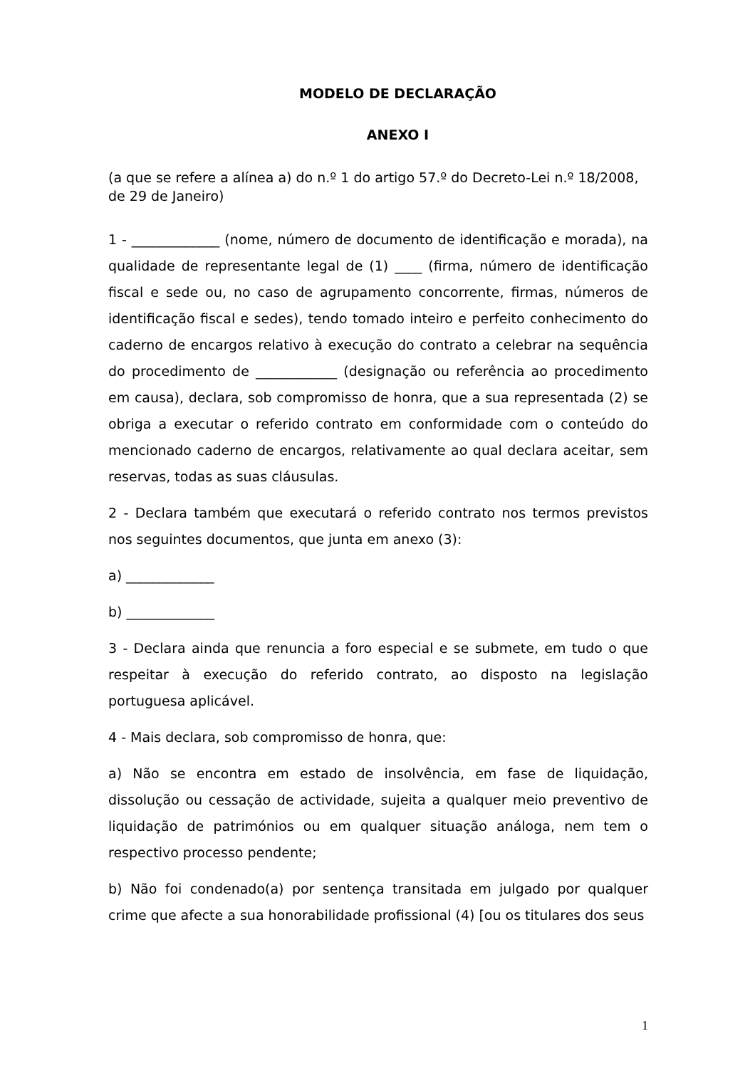MODELO DE DECLARAÇÃO
ANEXO I
(a que se refere a alínea a) do n.º 1 do artigo 57.º do Decreto-Lei n.º 18/2008, de 29 de Janeiro)
1 - _____________ (nome, número de documento de identificação e morada), na qualidade de representante legal de (1) ____ (firma, número de identificação fiscal e sede ou, no caso de agrupamento concorrente, firmas, números de identificação fiscal e sedes), tendo tomado inteiro e perfeito conhecimento do caderno de encargos relativo à execução do contrato a celebrar na sequência do procedimento de ____________ (designação ou referência ao procedimento em causa), declara, sob compromisso de honra, que a sua representada (2) se obriga a executar o referido contrato em conformidade com o conteúdo do mencionado caderno de encargos, relativamente ao qual declara aceitar, sem reservas, todas as suas cláusulas.
2 - Declara também que executará o referido contrato nos termos previstos nos seguintes documentos, que junta em anexo (3):
a) _____________
b) _____________
3 - Declara ainda que renuncia a foro especial e se submete, em tudo o que respeitar à execução do referido contrato, ao disposto na legislação portuguesa aplicável.
4 - Mais declara, sob compromisso de honra, que:
a) Não se encontra em estado de insolvência, em fase de liquidação, dissolução ou cessação de actividade, sujeita a qualquer meio preventivo de liquidação de patrimónios ou em qualquer situação análoga, nem tem o respectivo processo pendente;
b) Não foi condenado(a) por sentença transitada em julgado por qualquer crime que afecte a sua honorabilidade profissional (4) [ou os titulares dos seus
1